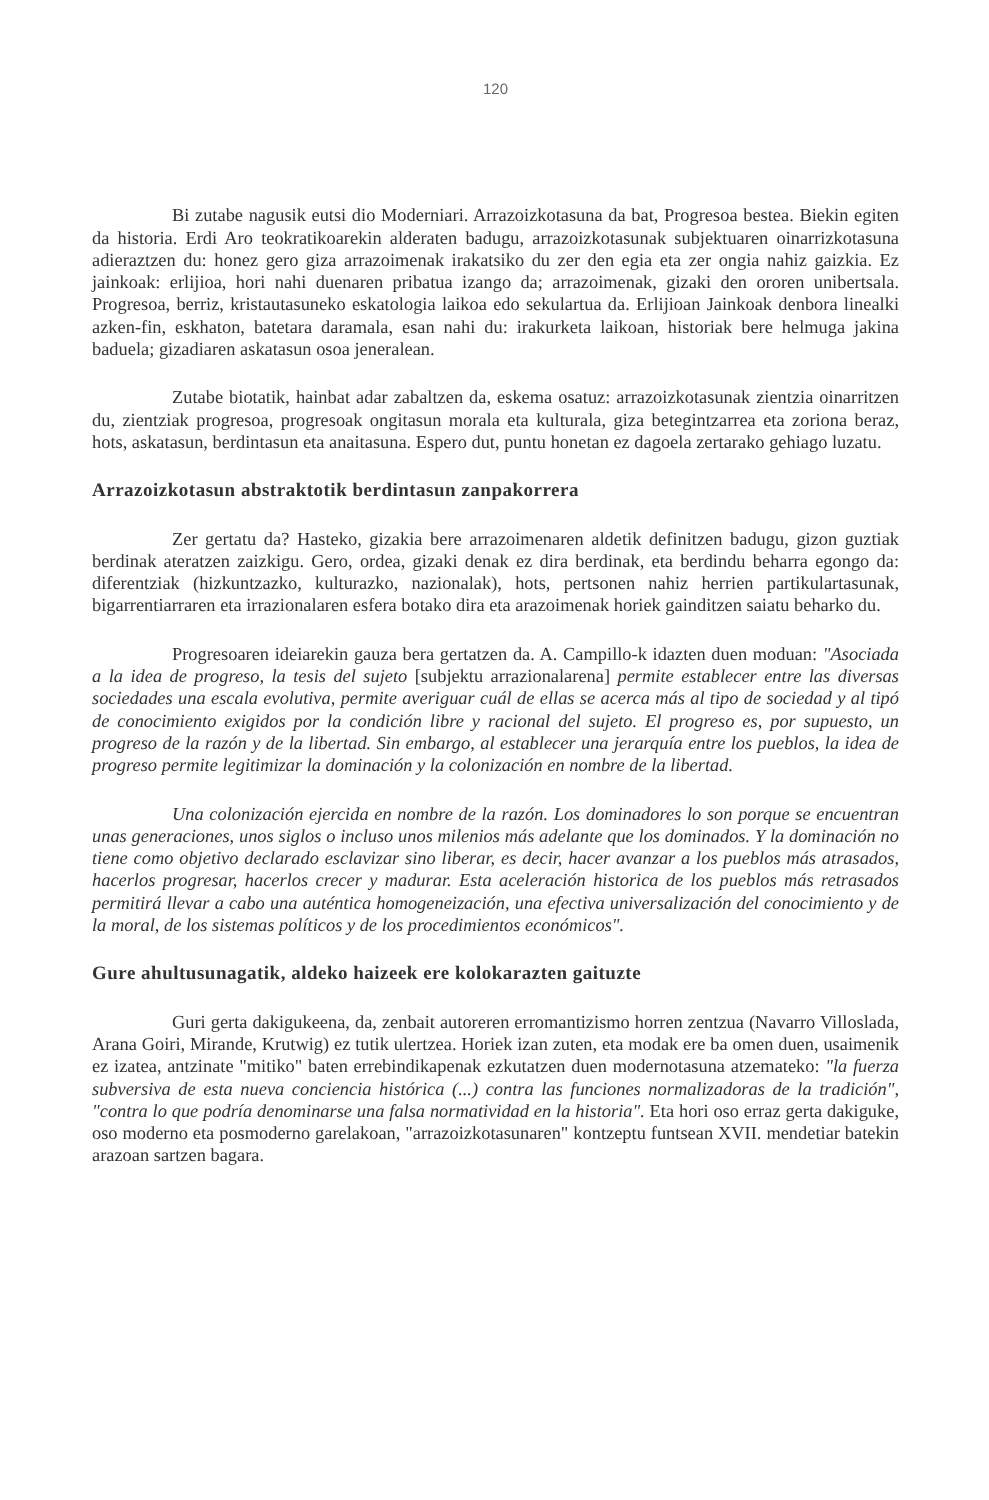120
Bi zutabe nagusik eutsi dio Moderniari. Arrazoizkotasuna da bat, Progresoa bestea. Biekin egiten da historia. Erdi Aro teokratikoarekin alderaten badugu, arrazoizkotasunak subjektuaren oinarrizkotasuna adieraztzen du: honez gero giza arrazoimenak irakatsiko du zer den egia eta zer ongia nahiz gaizkia. Ez jainkoak: erlijioa, hori nahi duenaren pribatua izango da; arrazoimenak, gizaki den ororen unibertsala. Progresoa, berriz, kristautasuneko eskatologia laikoa edo sekulartua da. Erlijioan Jainkoak denbora linealki azken-fin, eskhaton, batetara daramala, esan nahi du: irakurketa laikoan, historiak bere helmuga jakina baduela; gizadiaren askatasun osoa jeneralean.
Zutabe biotatik, hainbat adar zabaltzen da, eskema osatuz: arrazoizkotasunak zientzia oinarritzen du, zientziak progresoa, progresoak ongitasun morala eta kulturala, giza betegintzarrea eta zoriona beraz, hots, askatasun, berdintasun eta anaitasuna. Espero dut, puntu honetan ez dagoela zertarako gehiago luzatu.
Arrazoizkotasun abstraktotik berdintasun zanpakorrera
Zer gertatu da? Hasteko, gizakia bere arrazoimenaren aldetik definitzen badugu, gizon guztiak berdinak ateratzen zaizkigu. Gero, ordea, gizaki denak ez dira berdinak, eta berdindu beharra egongo da: diferentziak (hizkuntzazko, kulturazko, nazionalak), hots, pertsonen nahiz herrien partikulartasunak, bigarrentiarraren eta irrazionalaren esfera botako dira eta arazoimenak horiek gainditzen saiatu beharko du.
Progresoaren ideiarekin gauza bera gertatzen da. A. Campillo-k idazten duen moduan: "Asociada a la idea de progreso, la tesis del sujeto [subjektu arrazionalarena] permite establecer entre las diversas sociedades una escala evolutiva, permite averiguar cuál de ellas se acerca más al tipo de sociedad y al tipó de conocimiento exigidos por la condición libre y racional del sujeto. El progreso es, por supuesto, un progreso de la razón y de la libertad. Sin embargo, al establecer una jerarquía entre los pueblos, la idea de progreso permite legitimizar la dominación y la colonización en nombre de la libertad.
Una colonización ejercida en nombre de la razón. Los dominadores lo son porque se encuentran unas generaciones, unos siglos o incluso unos milenios más adelante que los dominados. Y la dominación no tiene como objetivo declarado esclavizar sino liberar, es decir, hacer avanzar a los pueblos más atrasados, hacerlos progresar, hacerlos crecer y madurar. Esta aceleración historica de los pueblos más retrasados permitirá llevar a cabo una auténtica homogeneización, una efectiva universalización del conocimiento y de la moral, de los sistemas políticos y de los procedimientos económicos".
Gure ahultusunagatik, aldeko haizeek ere kolokarazten gaituzte
Guri gerta dakigukeena, da, zenbait autoreren erromantizismo horren zentzua (Navarro Villoslada, Arana Goiri, Mirande, Krutwig) ez tutik ulertzea. Horiek izan zuten, eta modak ere ba omen duen, usaimenik ez izatea, antzinate "mitiko" baten errebindikapenak ezkutatzen duen modernotasuna atzemateko: "la fuerza subversiva de esta nueva conciencia histórica (...) contra las funciones normalizadoras de la tradición", "contra lo que podría denominarse una falsa normatividad en la historia". Eta hori oso erraz gerta dakiguke, oso moderno eta posmoderno garelakoan, "arrazoizkotasunaren" kontzeptu funtsean XVII. mendetiar batekin arazoan sartzen bagara.